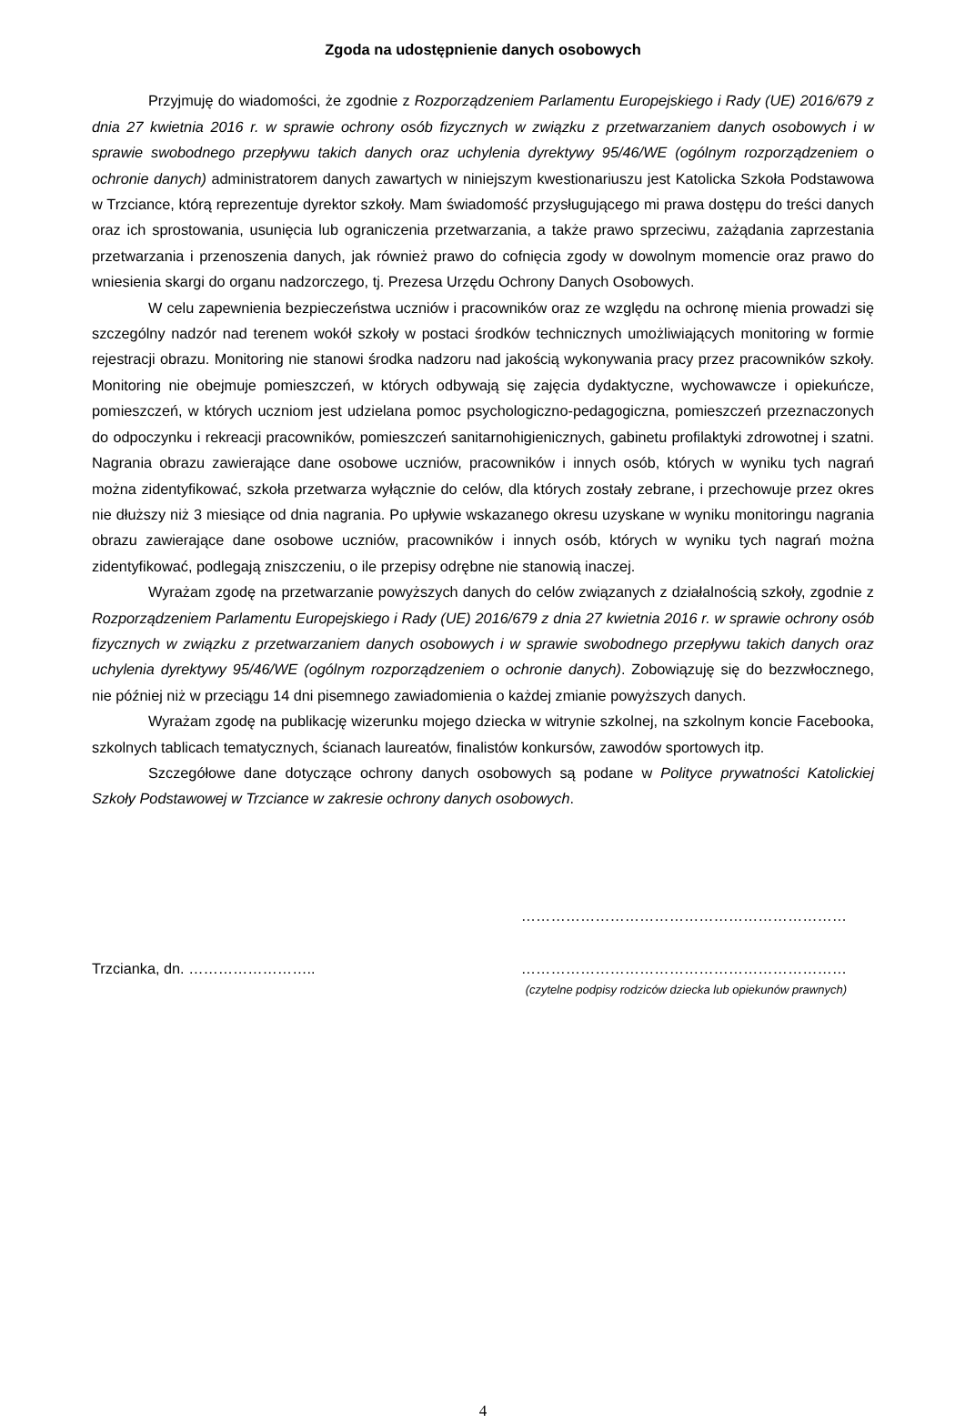Zgoda na udostępnienie danych osobowych
Przyjmuję do wiadomości, że zgodnie z Rozporządzeniem Parlamentu Europejskiego i Rady (UE) 2016/679 z dnia 27 kwietnia 2016 r. w sprawie ochrony osób fizycznych w związku z przetwarzaniem danych osobowych i w sprawie swobodnego przepływu takich danych oraz uchylenia dyrektywy 95/46/WE (ogólnym rozporządzeniem o ochronie danych) administratorem danych zawartych w niniejszym kwestionariuszu jest Katolicka Szkoła Podstawowa w Trzciance, którą reprezentuje dyrektor szkoły. Mam świadomość przysługującego mi prawa dostępu do treści danych oraz ich sprostowania, usunięcia lub ograniczenia przetwarzania, a także prawo sprzeciwu, zażądania zaprzestania przetwarzania i przenoszenia danych, jak również prawo do cofnięcia zgody w dowolnym momencie oraz prawo do wniesienia skargi do organu nadzorczego, tj. Prezesa Urzędu Ochrony Danych Osobowych.
W celu zapewnienia bezpieczeństwa uczniów i pracowników oraz ze względu na ochronę mienia prowadzi się szczególny nadzór nad terenem wokół szkoły w postaci środków technicznych umożliwiających monitoring w formie rejestracji obrazu. Monitoring nie stanowi środka nadzoru nad jakością wykonywania pracy przez pracowników szkoły. Monitoring nie obejmuje pomieszczeń, w których odbywają się zajęcia dydaktyczne, wychowawcze i opiekuńcze, pomieszczeń, w których uczniom jest udzielana pomoc psychologiczno-pedagogiczna, pomieszczeń przeznaczonych do odpoczynku i rekreacji pracowników, pomieszczeń sanitarnohigienicznych, gabinetu profilaktyki zdrowotnej i szatni. Nagrania obrazu zawierające dane osobowe uczniów, pracowników i innych osób, których w wyniku tych nagrań można zidentyfikować, szkoła przetwarza wyłącznie do celów, dla których zostały zebrane, i przechowuje przez okres nie dłuższy niż 3 miesiące od dnia nagrania. Po upływie wskazanego okresu uzyskane w wyniku monitoringu nagrania obrazu zawierające dane osobowe uczniów, pracowników i innych osób, których w wyniku tych nagrań można zidentyfikować, podlegają zniszczeniu, o ile przepisy odrębne nie stanowią inaczej.
Wyrażam zgodę na przetwarzanie powyższych danych do celów związanych z działalnością szkoły, zgodnie z Rozporządzeniem Parlamentu Europejskiego i Rady (UE) 2016/679 z dnia 27 kwietnia 2016 r. w sprawie ochrony osób fizycznych w związku z przetwarzaniem danych osobowych i w sprawie swobodnego przepływu takich danych oraz uchylenia dyrektywy 95/46/WE (ogólnym rozporządzeniem o ochronie danych). Zobowiązuję się do bezzwłocznego, nie później niż w przeciągu 14 dni pisemnego zawiadomienia o każdej zmianie powyższych danych.
Wyrażam zgodę na publikację wizerunku mojego dziecka w witrynie szkolnej, na szkolnym koncie Facebooka, szkolnych tablicach tematycznych, ścianach laureatów, finalistów konkursów, zawodów sportowych itp.
Szczegółowe dane dotyczące ochrony danych osobowych są podane w Polityce prywatności Katolickiej Szkoły Podstawowej w Trzciance w zakresie ochrony danych osobowych.
…………………………………………………………
Trzcianka, dn. …………………….. …………………………………………………………
(czytelne podpisy rodziców dziecka lub opiekunów prawnych)
4